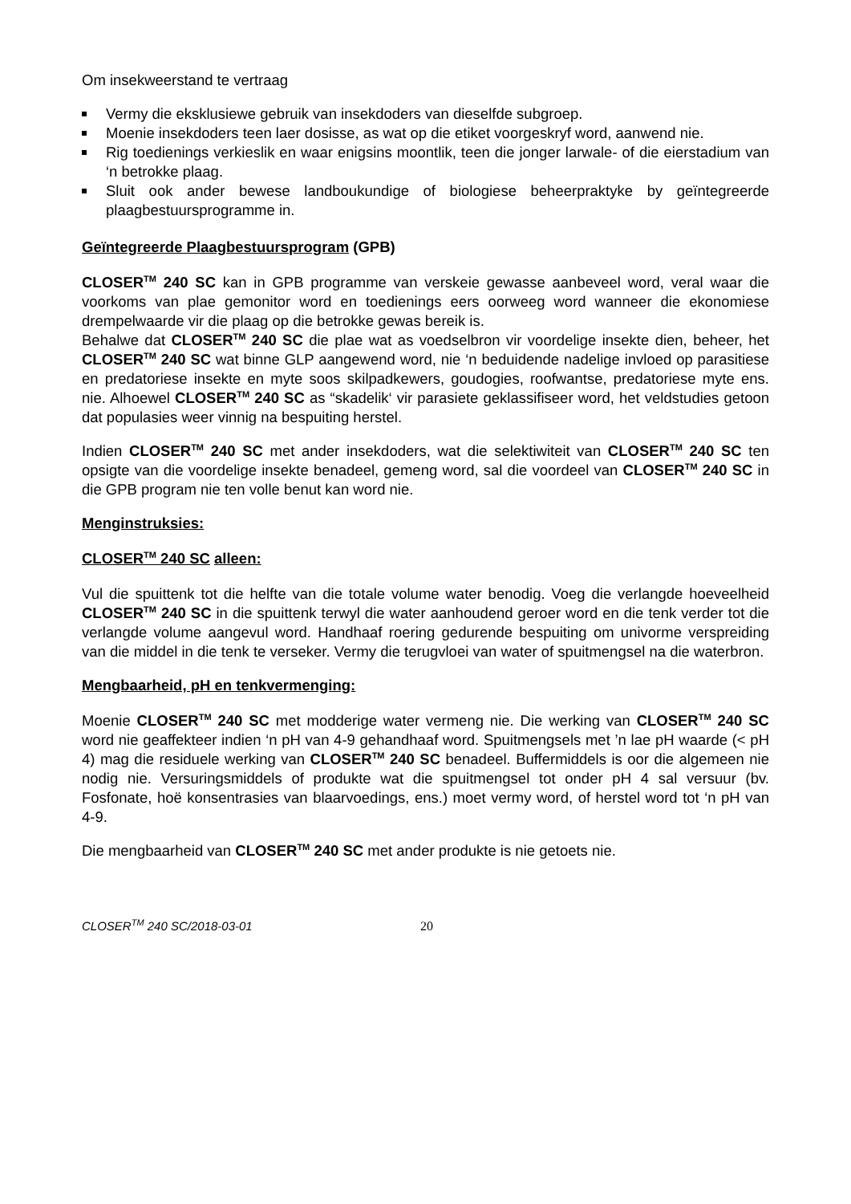Om insekweerstand te vertraag
Vermy die eksklusiewe gebruik van insekdoders van dieselfde subgroep.
Moenie insekdoders teen laer dosisse, as wat op die etiket voorgeskryf word, aanwend nie.
Rig toedienings verkieslik en waar enigsins moontlik, teen die jonger larwale- of die eierstadium van ‘n betrokke plaag.
Sluit ook ander bewese landboukundige of biologiese beheerpraktyke by geïntegreerde plaagbestuursprogramme in.
Geïntegreerde Plaagbestuursprogram (GPB)
CLOSER<sup>TM</sup> 240 SC kan in GPB programme van verskeie gewasse aanbeveel word, veral waar die voorkoms van plae gemonitor word en toedienings eers oorweeg word wanneer die ekonomiese drempelwaarde vir die plaag op die betrokke gewas bereik is.
Behalwe dat CLOSER<sup>TM</sup> 240 SC die plae wat as voedselbron vir voordelige insekte dien, beheer, het CLOSER<sup>TM</sup> 240 SC wat binne GLP aangewend word, nie ‘n beduidende nadelige invloed op parasitiese en predatoriese insekte en myte soos skilpadkewers, goudogies, roofwantse, predatoriese myte ens. nie. Alhoewel CLOSER<sup>TM</sup> 240 SC as “skadelik‘ vir parasiete geklassifiseer word, het veldstudies getoon dat populasies weer vinnig na bespuiting herstel.
Indien CLOSER<sup>TM</sup> 240 SC met ander insekdoders, wat die selektiwiteit van CLOSER<sup>TM</sup> 240 SC ten opsigte van die voordelige insekte benadeel, gemeng word, sal die voordeel van CLOSER<sup>TM</sup> 240 SC in die GPB program nie ten volle benut kan word nie.
Menginstruksies:
CLOSER<sup>TM</sup> 240 SC alleen:
Vul die spuittenk tot die helfte van die totale volume water benodig. Voeg die verlangde hoeveelheid CLOSER<sup>TM</sup> 240 SC in die spuittenk terwyl die water aanhoudend geroer word en die tenk verder tot die verlangde volume aangevul word. Handhaaf roering gedurende bespuiting om univorme verspreiding van die middel in die tenk te verseker. Vermy die terugvloei van water of spuitmengsel na die waterbron.
Mengbaarheid, pH en tenkvermenging:
Moenie CLOSER<sup>TM</sup> 240 SC met modderige water vermeng nie. Die werking van CLOSER<sup>TM</sup> 240 SC word nie geaffekteer indien ‘n pH van 4-9 gehandhaaf word. Spuitmengsels met ’n lae pH waarde (< pH 4) mag die residuele werking van CLOSER<sup>TM</sup> 240 SC benadeel. Buffermiddels is oor die algemeen nie nodig nie. Versuringsmiddels of produkte wat die spuitmengsel tot onder pH 4 sal versuur (bv. Fosfonate, hoë konsentrasies van blaarvoedings, ens.) moet vermy word, of herstel word tot ‘n pH van 4-9.
Die mengbaarheid van CLOSER<sup>TM</sup> 240 SC met ander produkte is nie getoets nie.
CLOSER<sup>TM</sup> 240 SC/2018-03-01 20